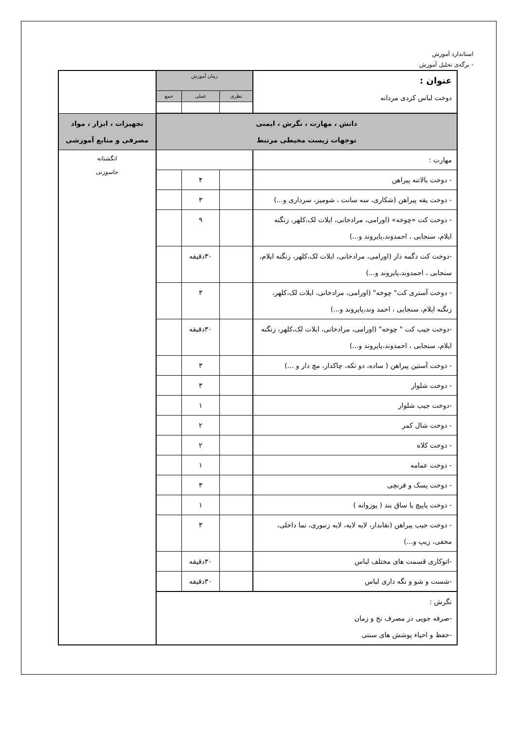استاندارد آموزش
- برگه‌ی تحلیل آموزش
| عنوان : دوخت لباس کردی مردانه | زمان آموزش | | | |
| | نظری | عملی | جمع | |
| دانش ، مهارت ، نگرش ، ایمنی توجهات زیست محیطی مرتبط | | | | تجهیزات ، ابزار ، مواد مصرفی و منابع آموزشی |
| مهارت : | | | | انگشتانه جاسوزنی |
| - دوخت بالاتنه پیراهن | | ۴ | | |
| - دوخت یقه پیراهن (شکاری، سه سانت ، شومیز، سرداری و...) | | ۳ | | |
| - دوخت کت «چوخه» (اورامی، مرادخانی، ایلات لک،کلهر، زنگنه ایلام، سنجابی ، احمدوند،پایروند و...) | | ۹ | | |
| -دوخت کت دگمه دار (اورامی، مرادخانی، ایلات لک،کلهر، زنگنه ایلام، سنجابی ، احمدوند،پایروند و...) | | ۳۰دقیقه | | |
| - دوخت آستری کت" چوخه" (اورامی، مرادخانی، ایلات لک،کلهر، زنگنه ایلام، سنجابی ، احمد وند،پایروند و...) | | ۳ | | |
| -دوخت جیب کت " چوخه" (اورامی، مرادخانی، ایلات لک،کلهر، زنگنه ایلام، سنجابی ، احمدوند،پایروند و...) | | ۳۰دقیقه | | |
| - دوخت آستین پیراهن ( ساده، دو تکه، چاکدار، مچ دار و ...) | | ۳ | | |
| - دوخت شلوار | | ۳ | | |
| -دوخت جیب شلوار | | ۱ | | |
| - دوخت شال کمر | | ۲ | | |
| - دوخت کلاه | | ۲ | | |
| - دوخت عمامه | | ۱ | | |
| - دوخت پسک و فرنچی | | ۳ | | |
| - دوخت پاپیچ یا ساق بند ( پوزوانه ) | | ۱ | | |
| - دوخت جیب پیراهن (نقابدار، لایه لایه، لایه زنبوری، نما داخلی، مخفی، زیپ و...) | | ۳ | | |
| -اتوکاری قسمت های مختلف لباس | | ۳۰دقیقه | | |
| -شست و شو و نگه داری لباس | | ۳۰دقیقه | | |
| نگرش : -صرفه جویی در مصرف نخ و زمان -حفظ و احیاء پوشش های سنتی | | | | |